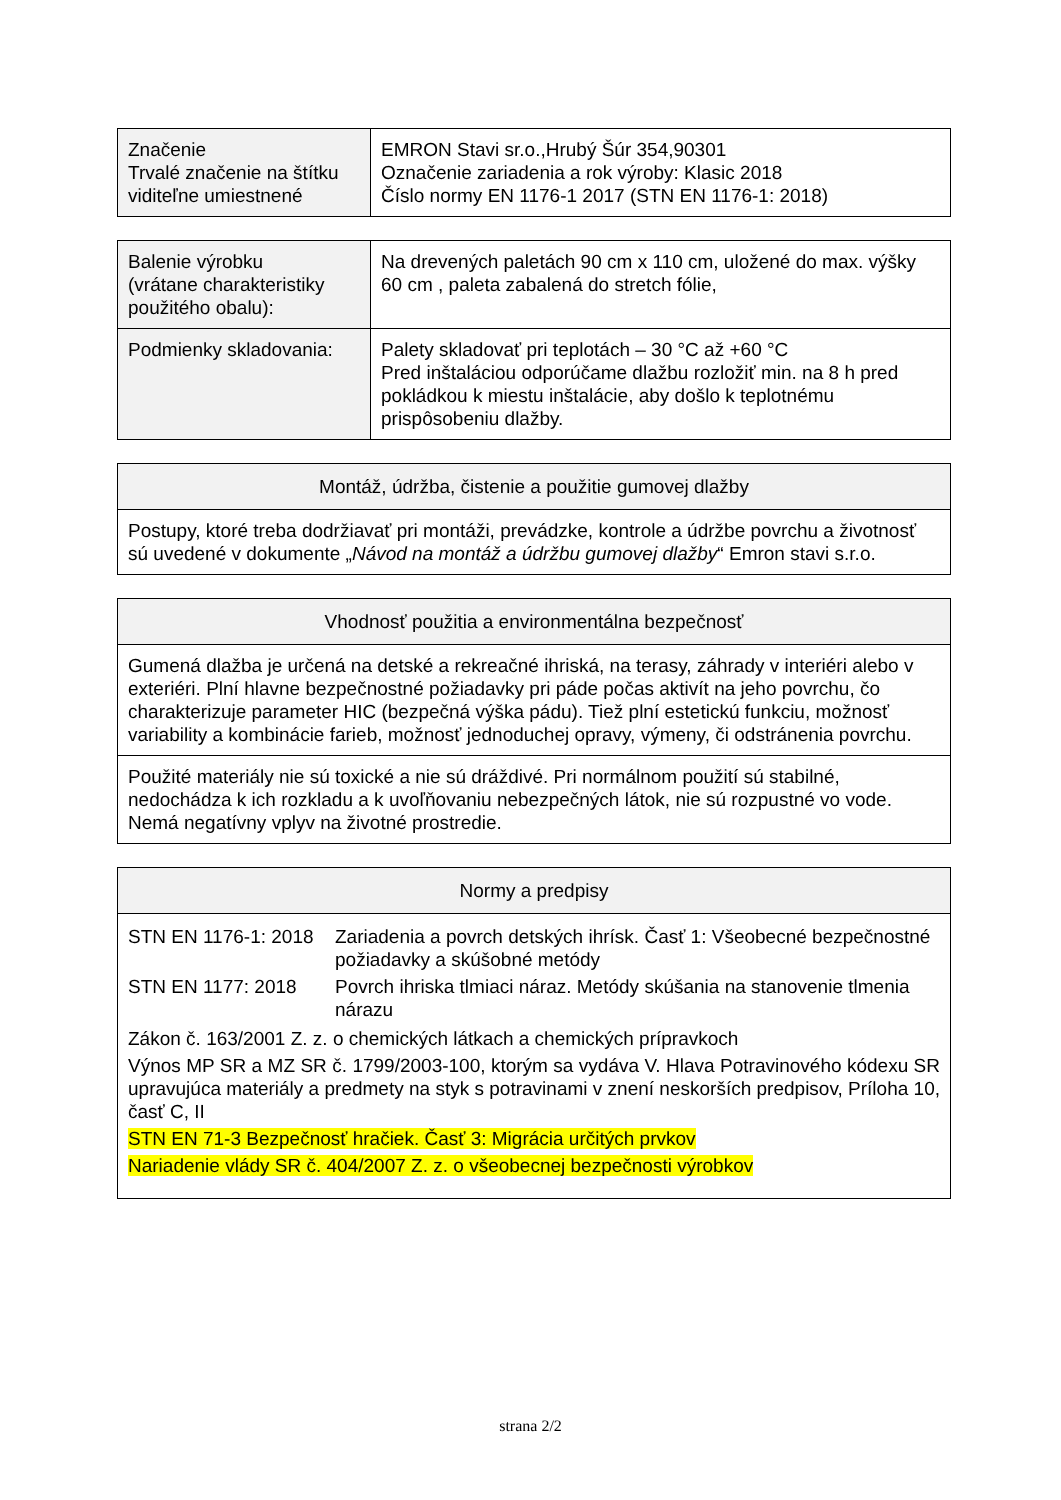| Značenie Trvalé značenie na štítku viditeľne umiestnené | EMRON Stavi sr.o.,Hrubý Šúr 354,90301 Označenie zariadenia a rok výroby: Klasic 2018 Číslo normy EN 1176-1 2017 (STN EN 1176-1: 2018) |
| Balenie výrobku (vrátane charakteristiky použitého obalu): | Na drevených paletách 90 cm x 110 cm, uložené do max. výšky 60 cm , paleta zabalená do stretch fólie, |
| Podmienky skladovania: | Palety skladovať pri teplotách – 30 °C až +60 °C Pred inštaláciou odporúčame dlažbu rozložiť min. na 8 h pred pokládkou k miestu inštalácie, aby došlo k teplotnému prispôsobeniu dlažby. |
| Montáž, údržba, čistenie a použitie gumovej dlažby |
| --- |
| Postupy, ktoré treba dodržiavať pri montáži, prevádzke, kontrole a údržbe povrchu a životnosť sú uvedené v dokumente „ Návod na montáž a údržbu gumovej dlažby “ Emron stavi s.r.o. |
| Vhodnosť použitia a environmentálna bezpečnosť |
| --- |
| Gumená dlažba je určená na detské a rekreačné ihriská, na terasy, záhrady v interiéri alebo v exteriéri. Plní hlavne bezpečnostné požiadavky pri páde počas aktivít na jeho povrchu, čo charakterizuje parameter HIC (bezpečná výška pádu). Tiež plní estetickú funkciu, možnosť variability a kombinácie farieb, možnosť jednoduchej opravy, výmeny, či odstránenia povrchu. |
| Použité materiály nie sú toxické a nie sú dráždivé. Pri normálnom použití sú stabilné, nedochádza k ich rozkladu a k uvoľňovaniu nebezpečných látok, nie sú rozpustné vo vode. Nemá negatívny vplyv na životné prostredie. |
| Normy a predpisy |
| --- |
| / STN EN 1176-1: 2018 / Zariadenia a povrch detských ihrísk. Časť 1: Všeobecné bezpečnostné požiadavky a skúšobné metódy / / STN EN 1177: 2018 / Povrch ihriska tlmiaci náraz. Metódy skúšania na stanovenie tlmenia nárazu / Zákon č. 163/2001 Z. z. o chemických látkach a chemických prípravkoch Výnos MP SR a MZ SR č. 1799/2003-100, ktorým sa vydáva V. Hlava Potravinového kódexu SR upravujúca materiály a predmety na styk s potravinami v znení neskorších predpisov, Príloha 10, časť C, II STN EN 71-3 Bezpečnosť hračiek. Časť 3: Migrácia určitých prvkov Nariadenie vlády SR č. 404/2007 Z. z. o všeobecnej bezpečnosti výrobkov |
strana 2/2